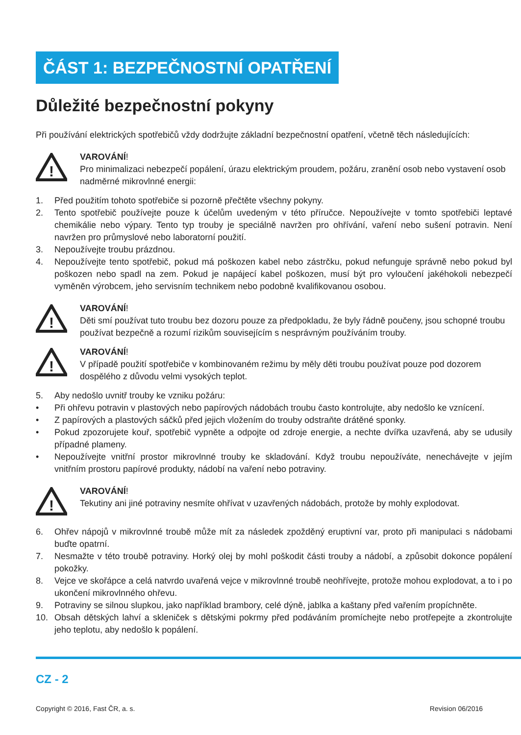ČÁST 1: BEZPEČNOSTNÍ OPATŘENÍ
Důležité bezpečnostní pokyny
Při používání elektrických spotřebičů vždy dodržujte základní bezpečnostní opatření, včetně těch následujících:
!
VAROVÁNÍ!
Pro minimalizaci nebezpečí popálení, úrazu elektrickým proudem, požáru, zranění osob nebo vystavení osob nadměrné mikrovlnné energii:
1. Před použitím tohoto spotřebiče si pozorně přečtěte všechny pokyny.
2. Tento spotřebič používejte pouze k účelům uvedeným v této příručce. Nepoužívejte v tomto spotřebiči leptavé chemikálie nebo výpary. Tento typ trouby je speciálně navržen pro ohřívání, vaření nebo sušení potravin. Není navržen pro průmyslové nebo laboratorní použití.
3. Nepoužívejte troubu prázdnou.
4. Nepoužívejte tento spotřebič, pokud má poškozen kabel nebo zástrčku, pokud nefunguje správně nebo pokud byl poškozen nebo spadl na zem. Pokud je napájecí kabel poškozen, musí být pro vyloučení jakéhokoli nebezpečí vyměněn výrobcem, jeho servisním technikem nebo podobně kvalifikovanou osobou.
!
VAROVÁNÍ!
Děti smí používat tuto troubu bez dozoru pouze za předpokladu, že byly řádně poučeny, jsou schopné troubu používat bezpečně a rozumí rizikům souvisejícím s nesprávným používáním trouby.
!
VAROVÁNÍ!
V případě použití spotřebiče v kombinovaném režimu by měly děti troubu používat pouze pod dozorem dospělého z důvodu velmi vysokých teplot.
5. Aby nedošlo uvnitř trouby ke vzniku požáru:
• Při ohřevu potravin v plastových nebo papírových nádobách troubu často kontrolujte, aby nedošlo ke vznícení.
• Z papírových a plastových sáčků před jejich vložením do trouby odstraňte drátěné sponky.
• Pokud zpozorujete kouř, spotřebič vypněte a odpojte od zdroje energie, a nechte dvířka uzavřená, aby se udusily případné plameny.
• Nepoužívejte vnitřní prostor mikrovlnné trouby ke skladování. Když troubu nepoužíváte, nenechávejte v jejím vnitřním prostoru papírové produkty, nádobí na vaření nebo potraviny.
!
VAROVÁNÍ!
Tekutiny ani jiné potraviny nesmíte ohřívat v uzavřených nádobách, protože by mohly explodovat.
6. Ohřev nápojů v mikrovlnné troubě může mít za následek zpožděný eruptivní var, proto při manipulaci s nádobami buďte opatrní.
7. Nesmažte v této troubě potraviny. Horký olej by mohl poškodit části trouby a nádobí, a způsobit dokonce popálení pokožky.
8. Vejce ve skořápce a celá natvrdo uvařená vejce v mikrovlnné troubě neohřívejte, protože mohou explodovat, a to i po ukončení mikrovlnného ohřevu.
9. Potraviny se silnou slupkou, jako například brambory, celé dýně, jablka a kaštany před vařením propíchněte.
10. Obsah dětských lahví a skleniček s dětskými pokrmy před podáváním promíchejte nebo protřepejte a zkontrolujte jeho teplotu, aby nedošlo k popálení.
CZ - 2
Copyright © 2016, Fast ČR, a. s. Revision 06/2016